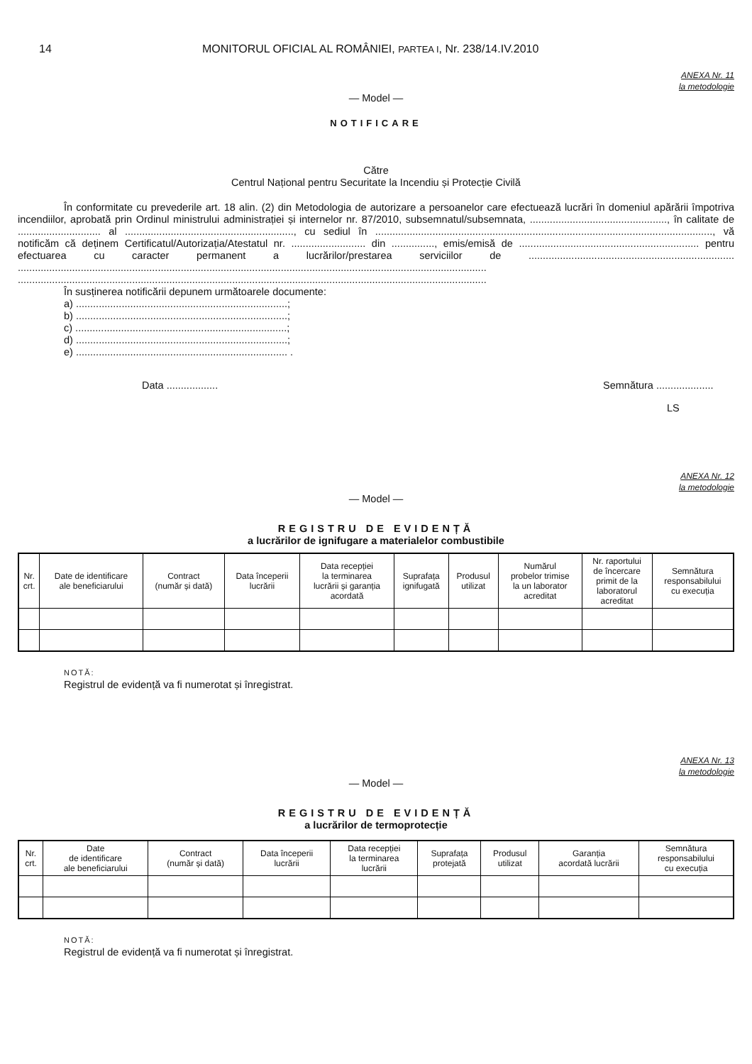14 MONITORUL OFICIAL AL ROMÂNIEI, PARTEA I, Nr. 238/14.IV.2010
ANEXA Nr. 11
la metodologie
— Model —
NOTIFICARE
Către
Centrul Național pentru Securitate la Incendiu și Protecție Civilă
În conformitate cu prevederile art. 18 alin. (2) din Metodologia de autorizare a persoanelor care efectuează lucrări în domeniul apărării împotriva incendiilor, aprobată prin Ordinul ministrului administrației și internelor nr. 87/2010, subsemnatul/subsemnata, ................................................, în calitate de ............................. al ..........................................................., cu sediul în ......................................................................................................................, vă notificăm că deținem Certificatul/Autorizația/Atestatul nr. .......................... din ..............., emis/emisă de ............................................................... pentru efectuarea cu caracter permanent a lucrărilor/prestarea serviciilor de ........................................................................ .................................................................................................................................................................... ....................................................................................................................................................................
În susținerea notificării depunem următoarele documente:
a) ..........................................................................;
b) ..........................................................................;
c) ..........................................................................;
d) ..........................................................................;
e) .......................................................................... .
Data .................. Semnătura ....................
LS
ANEXA Nr. 12
la metodologie
— Model —
REGISTRU DE EVIDENȚĂ
a lucrărilor de ignifugare a materialelor combustibile
| Nr. crt. | Date de identificare ale beneficiarului | Contract (număr și dată) | Data începerii lucrării | Data recepției la terminarea lucrării și garanția acordată | Suprafața ignifugată | Produsul utilizat | Numărul probelor trimise la un laborator acreditat | Nr. raportului de încercare primit de la laboratorul acreditat | Semnătura responsabilului cu execuția |
| --- | --- | --- | --- | --- | --- | --- | --- | --- | --- |
NOTĂ:
Registrul de evidență va fi numerotat și înregistrat.
ANEXA Nr. 13
la metodologie
— Model —
REGISTRU DE EVIDENȚĂ
a lucrărilor de termoprotecție
| Nr. crt. | Date de identificare ale beneficiarului | Contract (număr și dată) | Data începerii lucrării | Data recepției la terminarea lucrării | Suprafața protejată | Produsul utilizat | Garanția acordată lucrării | Semnătura responsabilului cu execuția |
| --- | --- | --- | --- | --- | --- | --- | --- | --- |
NOTĂ:
Registrul de evidență va fi numerotat și înregistrat.